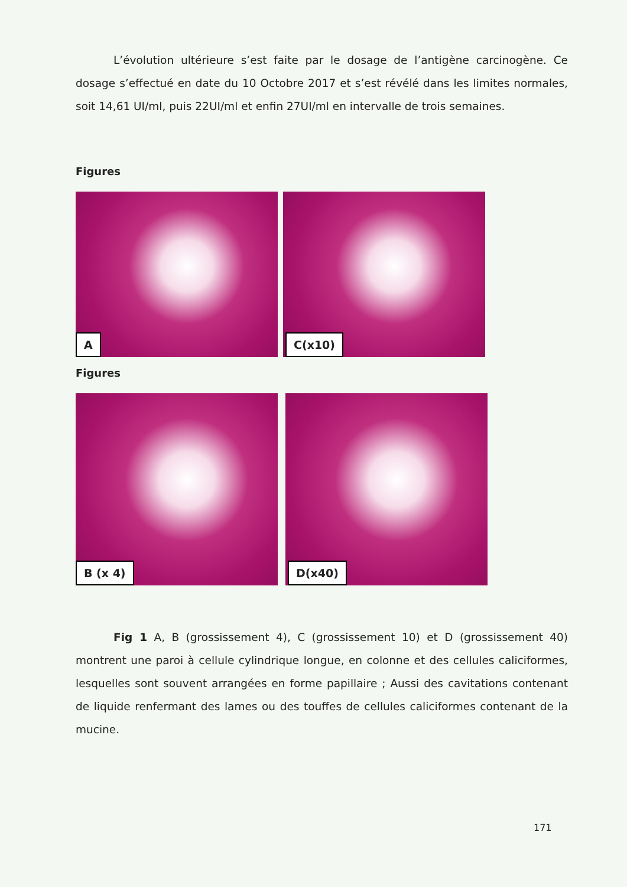L’évolution ultérieure s’est faite par le dosage de l’antigène carcinogène. Ce dosage s’effectué en date du 10 Octobre 2017 et s’est révélé dans les limites normales, soit 14,61 UI/ml, puis 22UI/ml et enfin 27UI/ml en intervalle de trois semaines.
Figures
A
C(x10)
Figures
B (x 4)
D(x40)
Fig 1 A, B (grossissement 4), C (grossissement 10) et D (grossissement 40) montrent une paroi à cellule cylindrique longue, en colonne et des cellules caliciformes, lesquelles sont souvent arrangées en forme papillaire ; Aussi des cavitations contenant de liquide renfermant des lames ou des touffes de cellules caliciformes contenant de la mucine.
171